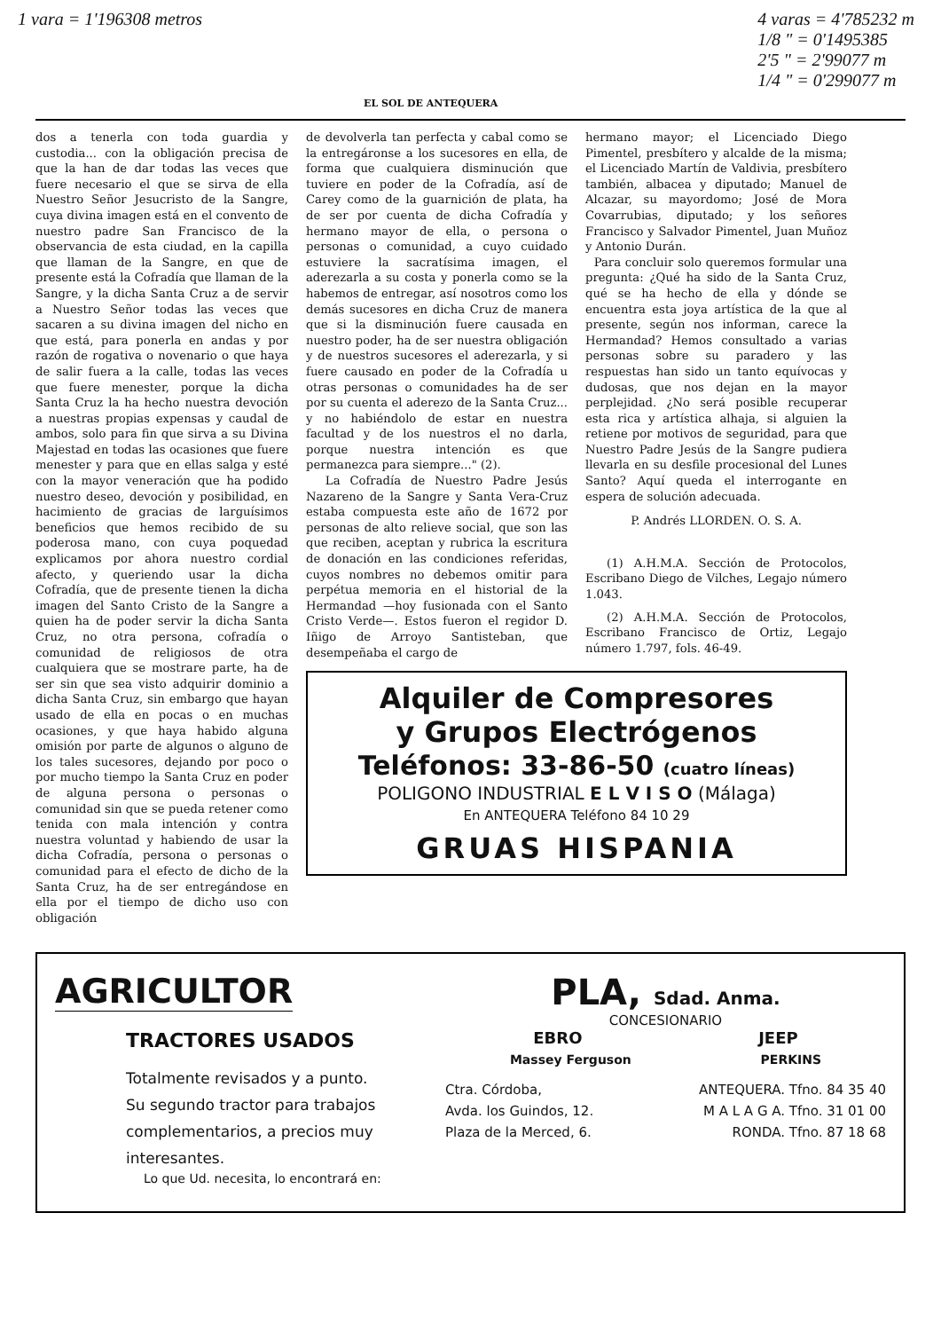1 vara = 1'196308 metros 4 varas = 4'785232 m
1/8 " = 0'1495385
2'5 " = 2'99077 m
1/4 " = 0'299077 m
EL SOL DE ANTEQUERA
dos a tenerla con toda guardia y custodia... con la obligación precisa de que la han de dar todas las veces que fuere necesario el que se sirva de ella Nuestro Señor Jesucristo de la Sangre, cuya divina imagen está en el convento de nuestro padre San Francisco de la observancia de esta ciudad, en la capilla que llaman de la Sangre, en que de presente está la Cofradía que llaman de la Sangre, y la dicha Santa Cruz a de servir a Nuestro Señor todas las veces que sacaren a su divina imagen del nicho en que está, para ponerla en andas y por razón de rogativa o novenario o que haya de salir fuera a la calle, todas las veces que fuere menester, porque la dicha Santa Cruz la ha hecho nuestra devoción a nuestras propias expensas y caudal de ambos, solo para fin que sirva a su Divina Majestad en todas las ocasiones que fuere menester y para que en ellas salga y esté con la mayor veneración que ha podido nuestro deseo, devoción y posibilidad, en hacimiento de gracias de larguísimos beneficios que hemos recibido de su poderosa mano, con cuya poquedad explicamos por ahora nuestro cordial afecto, y queriendo usar la dicha Cofradía, que de presente tienen la dicha imagen del Santo Cristo de la Sangre a quien ha de poder servir la dicha Santa Cruz, no otra persona, cofradía o comunidad de religiosos de otra cualquiera que se mostrare parte, ha de ser sin que sea visto adquirir dominio a dicha Santa Cruz, sin embargo que hayan usado de ella en pocas o en muchas ocasiones, y que haya habido alguna omisión por parte de algunos o alguno de los tales sucesores, dejando por poco o por mucho tiempo la Santa Cruz en poder de alguna persona o personas o comunidad sin que se pueda retener como tenida con mala intención y contra nuestra voluntad y habiendo de usar la dicha Cofradía, persona o personas o comunidad para el efecto de dicho de la Santa Cruz, ha de ser entregándose en ella por el tiempo de dicho uso con obligación
de devolverla tan perfecta y cabal como se la entregáronse a los sucesores en ella, de forma que cualquiera disminución que tuviere en poder de la Cofradía, así de Carey como de la guarnición de plata, ha de ser por cuenta de dicha Cofradía y hermano mayor de ella, o persona o personas o comunidad, a cuyo cuidado estuviere la sacratísima imagen, el aderezarla a su costa y ponerla como se la habemos de entregar, así nosotros como los demás sucesores en dicha Cruz de manera que si la disminución fuere causada en nuestro poder, ha de ser nuestra obligación y de nuestros sucesores el aderezarla, y si fuere causado en poder de la Cofradía u otras personas o comunidades ha de ser por su cuenta el aderezo de la Santa Cruz... y no habiéndolo de estar en nuestra facultad y de los nuestros el no darla, porque nuestra intención es que permanezca para siempre..." (2).
La Cofradía de Nuestro Padre Jesús Nazareno de la Sangre y Santa Vera-Cruz estaba compuesta este año de 1672 por personas de alto relieve social, que son las que reciben, aceptan y rubrica la escritura de donación en las condiciones referidas, cuyos nombres no debemos omitir para perpétua memoria en el historial de la Hermandad —hoy fusionada con el Santo Cristo Verde—. Estos fueron el regidor D. Iñigo de Arroyo Santisteban, que desempeñaba el cargo de
hermano mayor; el Licenciado Diego Pimentel, presbítero y alcalde de la misma; el Licenciado Martín de Valdivia, presbítero también, albacea y diputado; Manuel de Alcazar, su mayordomo; José de Mora Covarrubias, diputado; y los señores Francisco y Salvador Pimentel, Juan Muñoz y Antonio Durán.
Para concluir solo queremos formular una pregunta: ¿Qué ha sido de la Santa Cruz, qué se ha hecho de ella y dónde se encuentra esta joya artística de la que al presente, según nos informan, carece la Hermandad? Hemos consultado a varias personas sobre su paradero y las respuestas han sido un tanto equívocas y dudosas, que nos dejan en la mayor perplejidad. ¿No será posible recuperar esta rica y artística alhaja, si alguien la retiene por motivos de seguridad, para que Nuestro Padre Jesús de la Sangre pudiera llevarla en su desfile procesional del Lunes Santo? Aquí queda el interrogante en espera de solución adecuada.
P. Andrés LLORDEN. O. S. A.
(1) A.H.M.A. Sección de Protocolos, Escribano Diego de Vilches, Legajo número 1.043.
(2) A.H.M.A. Sección de Protocolos, Escribano Francisco de Ortiz, Legajo número 1.797, fols. 46-49.
Alquiler de Compresores
y Grupos Electrógenos
Teléfonos: 33-86-50 (cuatro líneas)
POLIGONO INDUSTRIAL E L V I S O (Málaga)
En ANTEQUERA Teléfono 84 10 29
GRUAS HISPANIA
AGRICULTOR
TRACTORES USADOS
Totalmente revisados y a punto.
Su segundo tractor para trabajos complementarios, a precios muy interesantes.
Lo que Ud. necesita, lo encontrará en:
PLA, Sdad. Anma.
CONCESIONARIO
EBRO JEEP
Massey Ferguson PERKINS
Ctra. Córdoba,
Avda. los Guindos, 12.
Plaza de la Merced, 6. ANTEQUERA. Tfno. 84 35 40
M A L A G A. Tfno. 31 01 00
RONDA. Tfno. 87 18 68